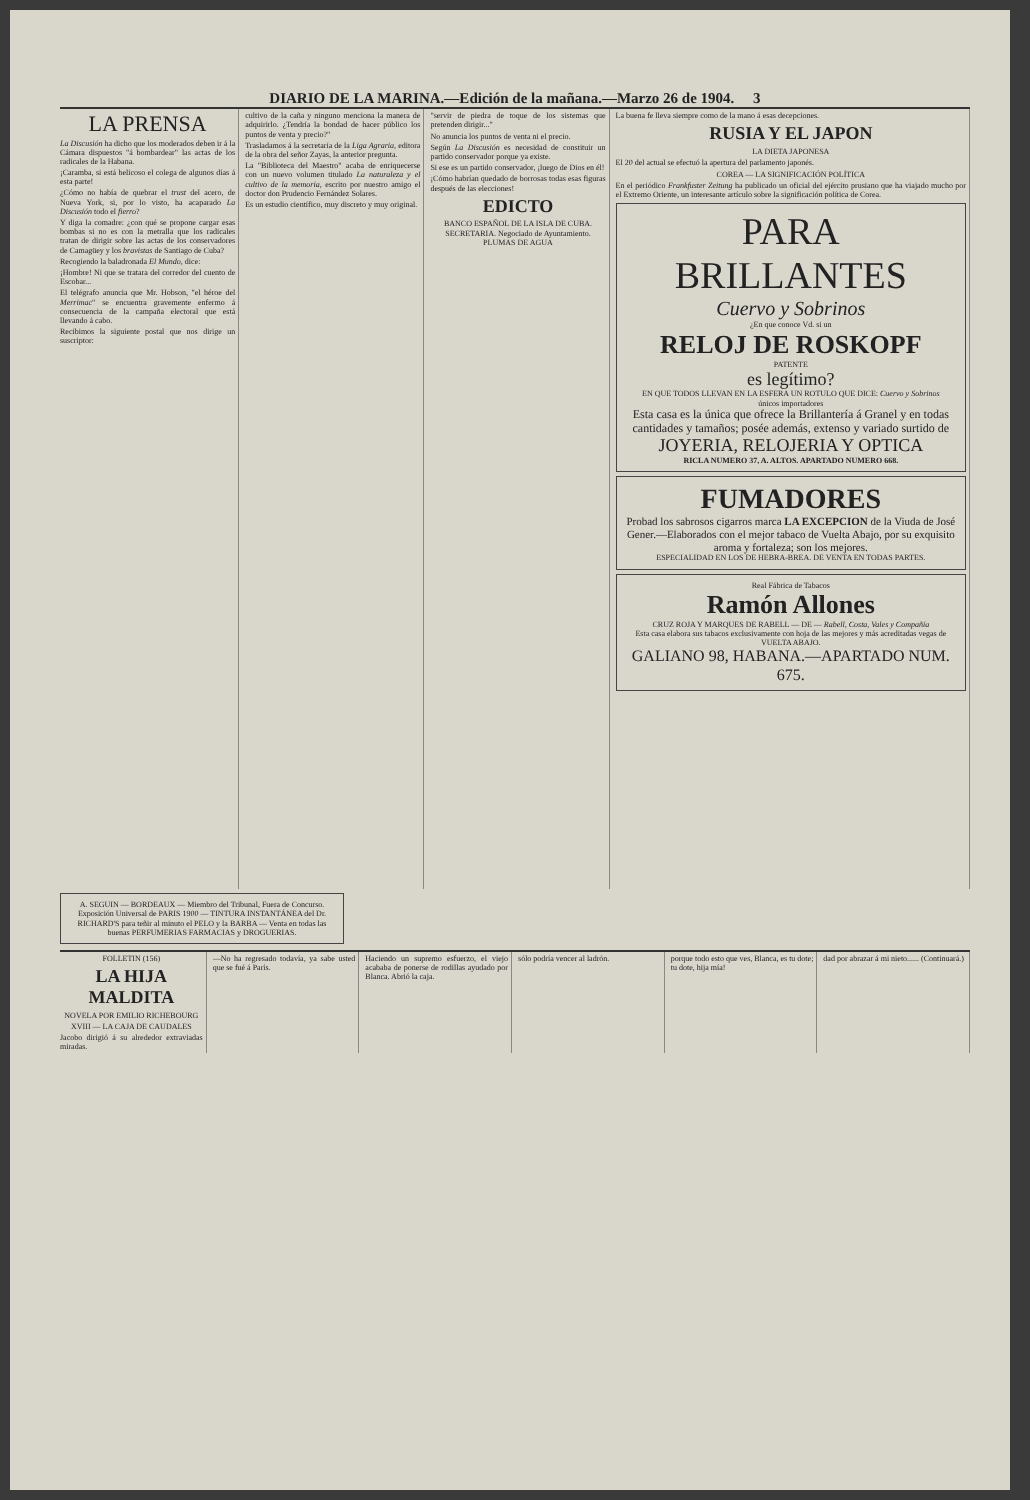DIARIO DE LA MARINA.—Edición de la mañana.—Marzo 26 de 1904. 3
LA PRENSA
La Discusión ha dicho que los moderados deben ir á la Cámara dispuestos "á bombardear" las actas de los radicales de la Habana.
¡Caramba, si está belicoso el colega de algunos días á esta parte!
¿Cómo no había de quebrar el trust del acero, de Nueva York, si, por lo visto, ha acaparado La Discusión todo el fierro?
Y diga la comadre: ¿con qué se propone cargar esas bombas si no es con la metralla que los radicales tratan de dirigir sobre las actas de los conservadores de Camagüey y los bravistas de Santiago de Cuba?
Recogiendo la baladronada El Mundo, dice:
¡Hombre! Ni que se tratara del corredor del cuento de Escobar...
El telégrafo anuncia que Mr. Hobson, "el héroe del Merrimac" se encuentra gravemente enfermo á consecuencia de la campaña electoral que está llevando á cabo.
Recibimos la siguiente postal que nos dirige un suscriptor:
cultivo de la caña y ninguno menciona la manera de adquirirlo. ¿Tendría la bondad de hacer público los puntos de venta y precio?"
Trasladamos á la secretaría de la Liga Agraria, editora de la obra del señor Zayas, la anterior pregunta.
La "Biblioteca del Maestro" acaba de enriquecerse con un nuevo volumen titulado La naturaleza y el cultivo de la memoria, escrito por nuestro amigo el doctor don Prudencio Fernández Solares.
Es un estudio científico, muy discreto y muy original.
"servir de piedra de toque de los sistemas que pretenden dirigir..."
No anuncia los puntos de venta ni el precio.
Según La Discusión es necesidad de constituir un partido conservador porque ya existe.
Si ese es un partido conservador, ¡luego de Dios en él!
¡Cómo habrían quedado de borrosas todas esas figuras después de las elecciones!
EDICTO
BANCO ESPAÑOL DE LA ISLA DE CUBA. SECRETARIA. Negociado de Ayuntamiento. PLUMAS DE AGUA
La buena fe lleva siempre como de la mano á esas decepciones.
RUSIA Y EL JAPON
LA DIETA JAPONESA
El 20 del actual se efectuó la apertura del parlamento japonés.
COREA — LA SIGNIFICACIÓN POLÍTICA
En el periódico Frankfuster Zeitung ha publicado un oficial del ejército prusiano que ha viajado mucho por el Extremo Oriente, un interesante artículo sobre la significación política de Corea.
PARA BRILLANTES
Cuervo y Sobrinos
¿En que conoce Vd. si un
RELOJ DE ROSKOPF
PATENTE
es legítimo?
EN QUE TODOS LLEVAN EN LA ESFERA UN ROTULO QUE DICE: Cuervo y Sobrinos
únicos importadores
Esta casa es la única que ofrece la Brillantería á Granel y en todas cantidades y tamaños; posée además, extenso y variado surtido de
JOYERIA, RELOJERIA Y OPTICA
RICLA NUMERO 37, A. ALTOS. APARTADO NUMERO 668.
FUMADORES
Probad los sabrosos cigarros marca LA EXCEPCION de la Viuda de José Gener.—Elaborados con el mejor tabaco de Vuelta Abajo, por su exquisito aroma y fortaleza; son los mejores.
ESPECIALIDAD EN LOS DE HEBRA-BREA. DE VENTA EN TODAS PARTES.
Real Fábrica de Tabacos
Ramón Allones
CRUZ ROJA Y MARQUES DE RABELL — DE — Rabell, Costa, Vales y Compañía
Esta casa elabora sus tabacos exclusivamente con hoja de las mejores y más acreditadas vegas de VUELTA ABAJO.
GALIANO 98, HABANA.—APARTADO NUM. 675.
A. SEGUIN — BORDEAUX — Miembro del Tribunal, Fuera de Concurso. Exposición Universal de PARIS 1900 — TINTURA INSTANTÁNEA del Dr. RICHARD'S para teñir al minuto el PELO y la BARBA — Venta en todas las buenas PERFUMERIAS FARMACIAS y DROGUERIAS.
FOLLETIN (156)
LA HIJA MALDITA
NOVELA POR EMILIO RICHEBOURG
XVIII — LA CAJA DE CAUDALES
Jacobo dirigió á su alrededor extraviadas miradas.
—No ha regresado todavía, ya sabe usted que se fué á París.
Haciendo un supremo esfuerzo, el viejo acababa de ponerse de rodillas ayudado por Blanca. Abrió la caja.
sólo podría vencer al ladrón. porque todo esto que ves, Blanca, es tu dote; tu dote, hija mía!
dad por abrazar á mi nieto...... (Continuará.)